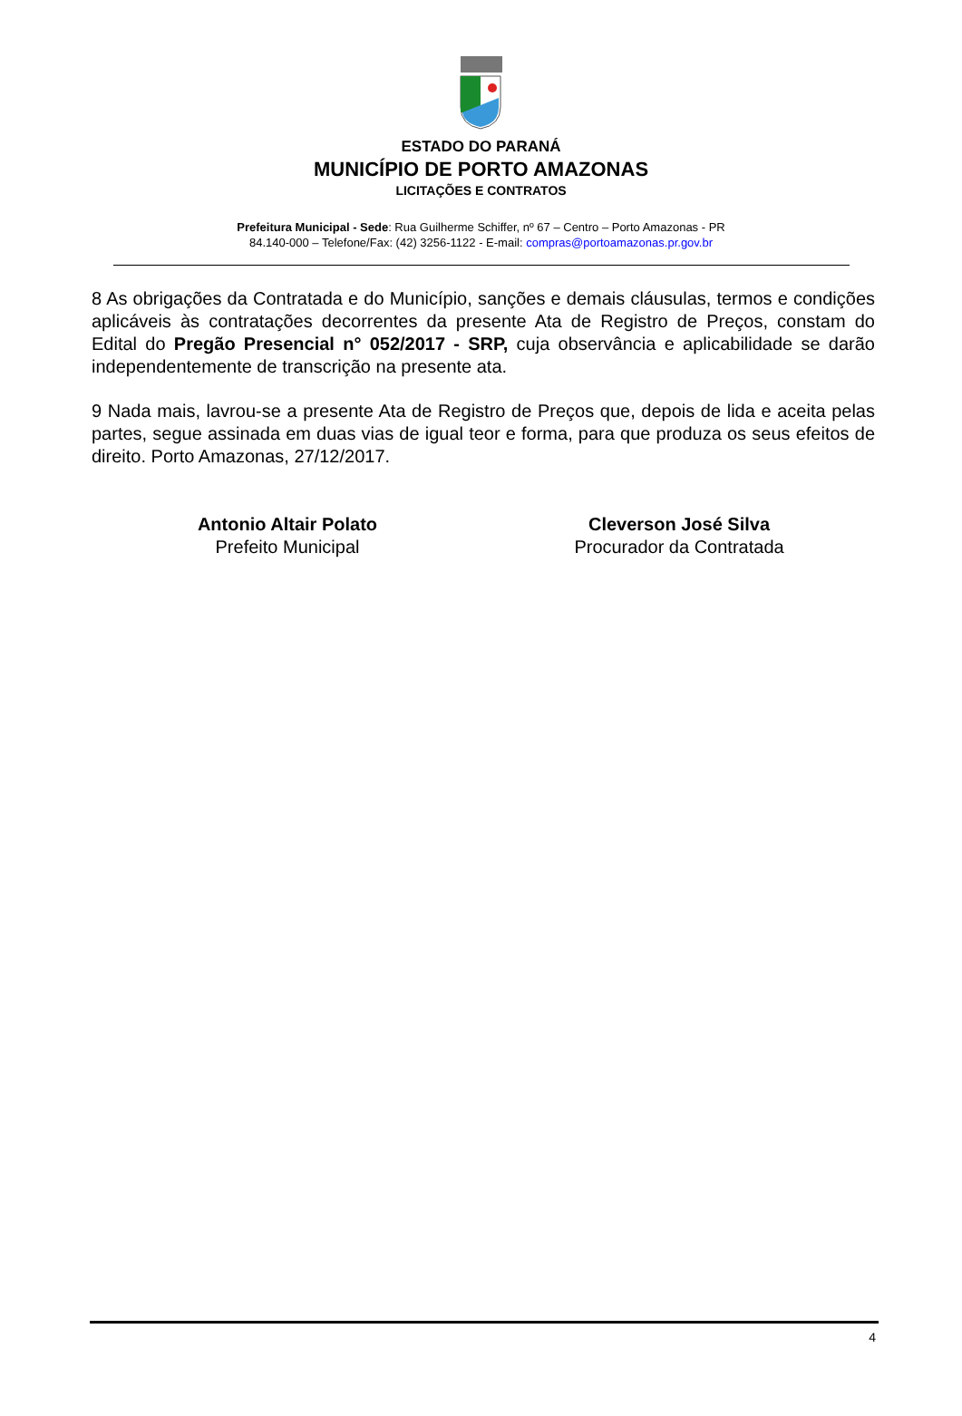ESTADO DO PARANÁ
MUNICÍPIO DE PORTO AMAZONAS
LICITAÇÕES E CONTRATOS
Prefeitura Municipal - Sede: Rua Guilherme Schiffer, nº 67 – Centro – Porto Amazonas - PR
84.140-000 – Telefone/Fax: (42) 3256-1122 - E-mail: compras@portoamazonas.pr.gov.br
8 As obrigações da Contratada e do Município, sanções e demais cláusulas, termos e condições aplicáveis às contratações decorrentes da presente Ata de Registro de Preços, constam do Edital do Pregão Presencial n° 052/2017 - SRP, cuja observância e aplicabilidade se darão independentemente de transcrição na presente ata.
9 Nada mais, lavrou-se a presente Ata de Registro de Preços que, depois de lida e aceita pelas partes, segue assinada em duas vias de igual teor e forma, para que produza os seus efeitos de direito. Porto Amazonas, 27/12/2017.
Antonio Altair Polato
Prefeito Municipal
Cleverson José Silva
Procurador da Contratada
4